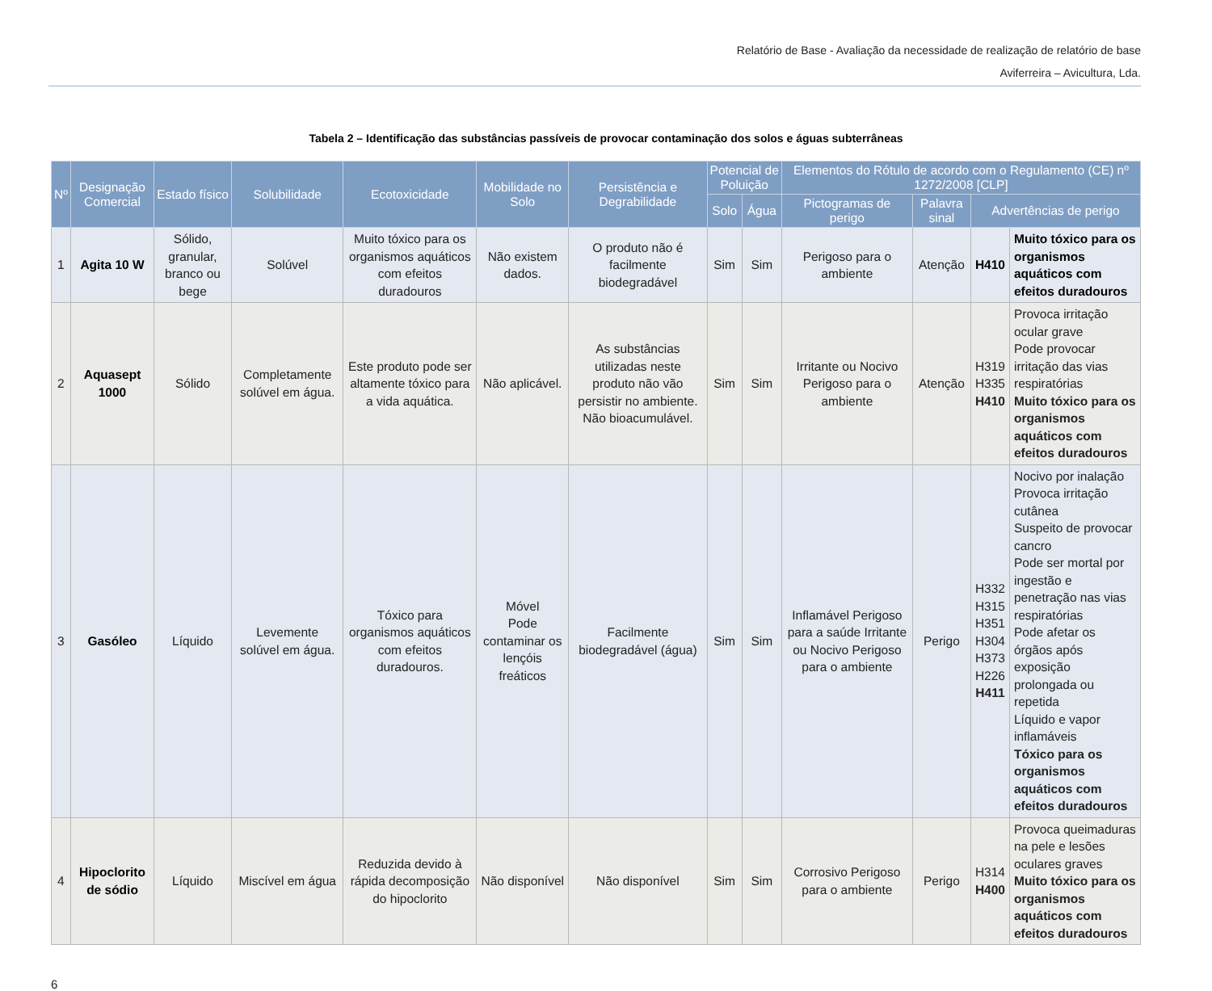Relatório de Base - Avaliação da necessidade de realização de relatório de base
Aviferreira – Avicultura, Lda.
Tabela 2 – Identificação das substâncias passíveis de provocar contaminação dos solos e águas subterrâneas
| Nº | Designação Comercial | Estado físico | Solubilidade | Ecotoxicidade | Mobilidade no Solo | Persistência e Degrabilidade | Potencial de Poluição | | Elementos do Rótulo de acordo com o Regulamento (CE) nº 1272/2008 [CLP] | | | |
| --- | --- | --- | --- | --- | --- | --- | --- | --- | --- | --- | --- | --- |
| | | | | | | | Solo | Água | Pictogramas de perigo | Palavra sinal | Advertências de perigo | |
| 1 | Agita 10 W | Sólido, granular, branco ou bege | Solúvel | Muito tóxico para os organismos aquáticos com efeitos duradouros | Não existem dados. | O produto não é facilmente biodegradável | Sim | Sim | Perigoso para o ambiente | Atenção | H410 | Muito tóxico para os organismos aquáticos com efeitos duradouros |
| 2 | Aquasept 1000 | Sólido | Completamente solúvel em água. | Este produto pode ser altamente tóxico para a vida aquática. | Não aplicável. | As substâncias utilizadas neste produto não vão persistir no ambiente. Não bioacumulável. | Sim | Sim | Irritante ou Nocivo Perigoso para o ambiente | Atenção | H319 H335 H410 | Provoca irritação ocular grave Pode provocar irritação das vias respiratórias Muito tóxico para os organismos aquáticos com efeitos duradouros |
| 3 | Gasóleo | Líquido | Levemente solúvel em água. | Tóxico para organismos aquáticos com efeitos duradouros. | Móvel Pode contaminar os lençóis freáticos | Facilmente biodegradável (água) | Sim | Sim | Inflamável Perigoso para a saúde Irritante ou Nocivo Perigoso para o ambiente | Perigo | H332 H315 H351 H304 H373 H226 H411 | Nocivo por inalação Provoca irritação cutânea Suspeito de provocar cancro Pode ser mortal por ingestão e penetração nas vias respiratórias Pode afetar os órgãos após exposição prolongada ou repetida Líquido e vapor inflamáveis Tóxico para os organismos aquáticos com efeitos duradouros |
| 4 | Hipoclorito de sódio | Líquido | Miscível em água | Reduzida devido à rápida decomposição do hipoclorito | Não disponível | Não disponível | Sim | Sim | Corrosivo Perigoso para o ambiente | Perigo | H314 H400 | Provoca queimaduras na pele e lesões oculares graves Muito tóxico para os organismos aquáticos com efeitos duradouros |
6